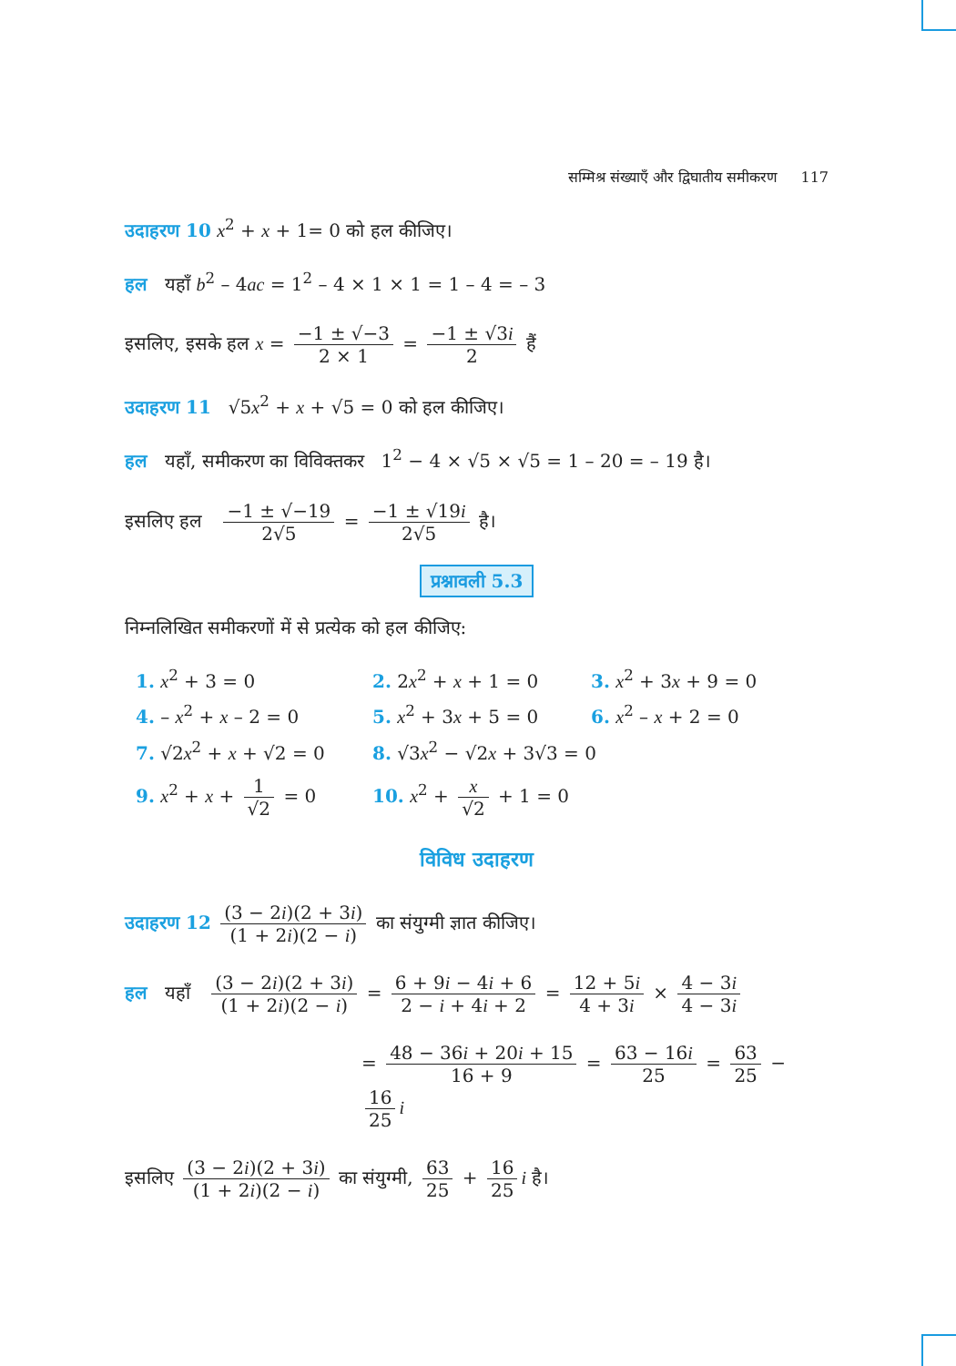सम्मिश्र संख्याएँ और द्विघातीय समीकरण 117
उदाहरण 10 x<sup>2</sup> + x + 1= 0 को हल कीजिए।
हल यहाँ b<sup>2</sup> – 4ac = 1<sup>2</sup> – 4 × 1 × 1 = 1 – 4 = – 3
इसलिए, इसके हल x = −1 ± √−3 2 × 1 = −1 ± √3i 2 हैं
उदाहरण 11 √5x<sup>2</sup> + x + √5 = 0 को हल कीजिए।
हल यहाँ, समीकरण का विविक्तकर 1<sup>2</sup> − 4 × √5 × √5 = 1 – 20 = – 19 है।
इसलिए हल −1 ± √−19 2√5 = −1 ± √19i 2√5 है।
प्रश्नावली 5.3
निम्नलिखित समीकरणों में से प्रत्येक को हल कीजिए:
1. x<sup>2</sup> + 3 = 0
2. 2x<sup>2</sup> + x + 1 = 0
3. x<sup>2</sup> + 3x + 9 = 0
4. – x<sup>2</sup> + x – 2 = 0
5. x<sup>2</sup> + 3x + 5 = 0
6. x<sup>2</sup> – x + 2 = 0
7. √2x<sup>2</sup> + x + √2 = 0
8. √3x<sup>2</sup> − √2x + 3√3 = 0
9. x<sup>2</sup> + x + 1 √2 = 0
10. x<sup>2</sup> + x √2 + 1 = 0
विविध उदाहरण
उदाहरण 12 (3 − 2i)(2 + 3i) (1 + 2i)(2 − i) का संयुग्मी ज्ञात कीजिए।
हल यहाँ (3 − 2i)(2 + 3i) (1 + 2i)(2 − i) = 6 + 9i − 4i + 6 2 − i + 4i + 2 = 12 + 5i 4 + 3i × 4 − 3i 4 − 3i
= 48 − 36i + 20i + 15 16 + 9 = 63 − 16i 25 = 63 25 − 16 25 i
इसलिए (3 − 2i)(2 + 3i) (1 + 2i)(2 − i) का संयुग्मी, 63 25 + 16 25 i है।